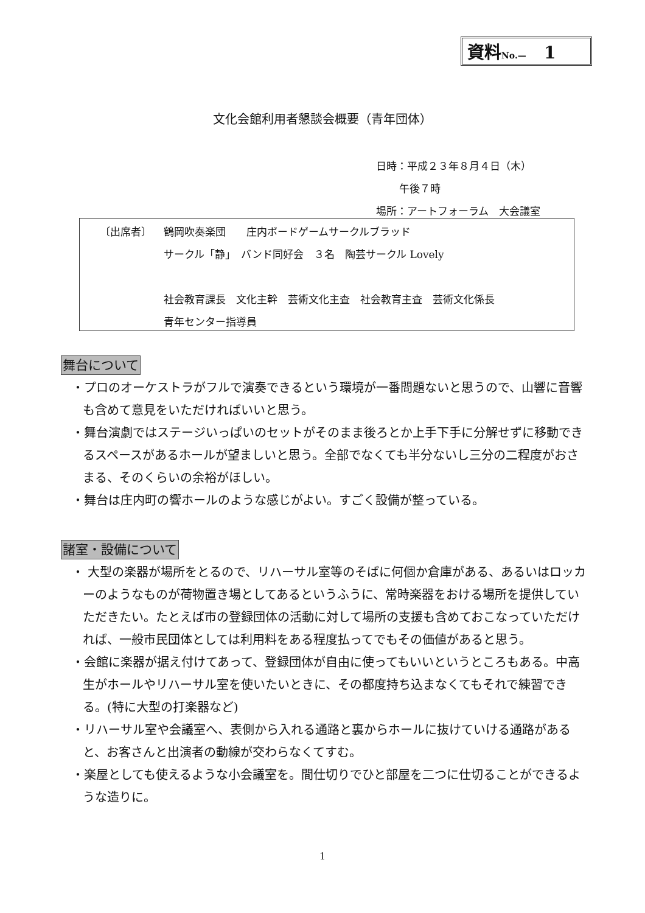資料No.— 1
文化会館利用者懇談会概要（青年団体）
日時：平成２３年８月４日（木）
午後７時
場所：アートフォーラム　大会議室
〔出席者〕 鶴岡吹奏楽団　　庄内ボードゲームサークルブラッド
サークル「静」　バンド同好会　３名　陶芸サークル Lovely
社会教育課長　文化主幹　芸術文化主査　社会教育主査　芸術文化係長
青年センター指導員
舞台について
・プロのオーケストラがフルで演奏できるという環境が一番問題ないと思うので、山響に音響も含めて意見をいただければいいと思う。
・舞台演劇ではステージいっぱいのセットがそのまま後ろとか上手下手に分解せずに移動できるスペースがあるホールが望ましいと思う。全部でなくても半分ないし三分の二程度がおさまる、そのくらいの余裕がほしい。
・舞台は庄内町の響ホールのような感じがよい。すごく設備が整っている。
諸室・設備について
・ 大型の楽器が場所をとるので、リハーサル室等のそばに何個か倉庫がある、あるいはロッカーのようなものが荷物置き場としてあるというふうに、常時楽器をおける場所を提供していただきたい。たとえば市の登録団体の活動に対して場所の支援も含めておこなっていただければ、一般市民団体としては利用料をある程度払ってでもその価値があると思う。
・会館に楽器が据え付けてあって、登録団体が自由に使ってもいいというところもある。中高生がホールやリハーサル室を使いたいときに、その都度持ち込まなくてもそれで練習できる。(特に大型の打楽器など)
・リハーサル室や会議室へ、表側から入れる通路と裏からホールに抜けていける通路があると、お客さんと出演者の動線が交わらなくてすむ。
・楽屋としても使えるような小会議室を。間仕切りでひと部屋を二つに仕切ることができるような造りに。
1